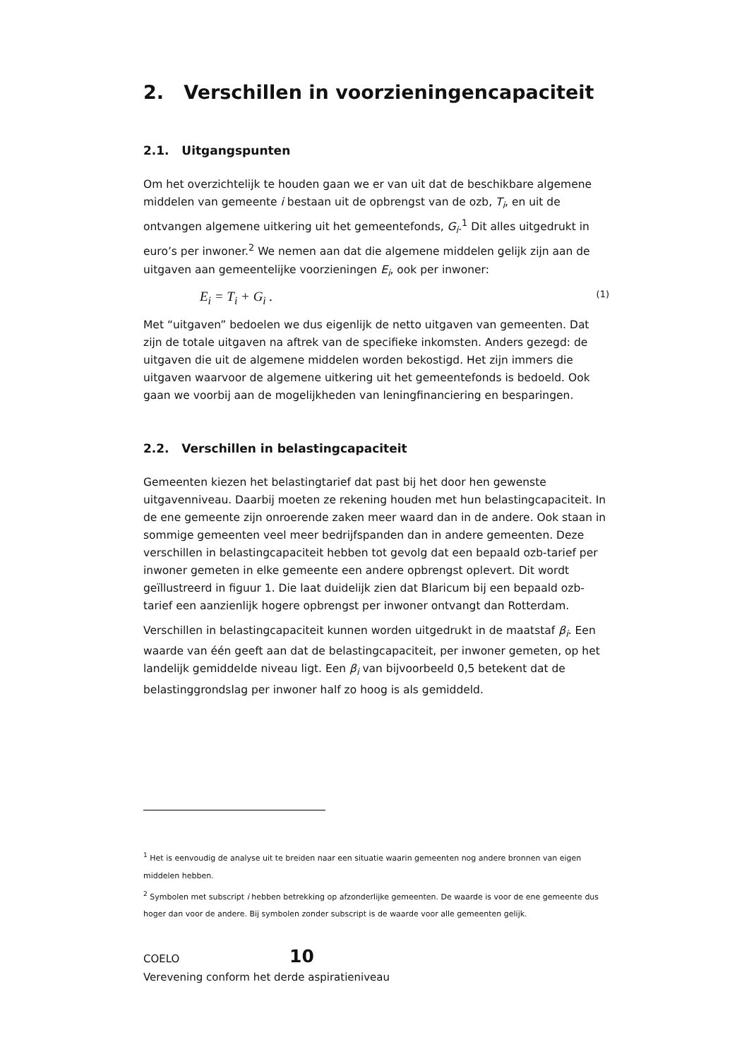2. Verschillen in voorzieningencapaciteit
2.1. Uitgangspunten
Om het overzichtelijk te houden gaan we er van uit dat de beschikbare algemene middelen van gemeente i bestaan uit de opbrengst van de ozb, T<sub>i</sub>, en uit de ontvangen algemene uitkering uit het gemeentefonds, G<sub>i</sub>.<sup>1</sup> Dit alles uitgedrukt in euro’s per inwoner.<sup>2</sup> We nemen aan dat die algemene middelen gelijk zijn aan de uitgaven aan gemeentelijke voorzieningen E<sub>i</sub>, ook per inwoner:
E<sub>i</sub> = T<sub>i</sub> + G<sub>i</sub> . (1)
Met “uitgaven” bedoelen we dus eigenlijk de netto uitgaven van gemeenten. Dat zijn de totale uitgaven na aftrek van de specifieke inkomsten. Anders gezegd: de uitgaven die uit de algemene middelen worden bekostigd. Het zijn immers die uitgaven waarvoor de algemene uitkering uit het gemeentefonds is bedoeld. Ook gaan we voorbij aan de mogelijkheden van leningfinanciering en besparingen.
2.2. Verschillen in belastingcapaciteit
Gemeenten kiezen het belastingtarief dat past bij het door hen gewenste uitgavenniveau. Daarbij moeten ze rekening houden met hun belastingcapaciteit. In de ene gemeente zijn onroerende zaken meer waard dan in de andere. Ook staan in sommige gemeenten veel meer bedrijfspanden dan in andere gemeenten. Deze verschillen in belastingcapaciteit hebben tot gevolg dat een bepaald ozb-tarief per inwoner gemeten in elke gemeente een andere opbrengst oplevert. Dit wordt geïllustreerd in figuur 1. Die laat duidelijk zien dat Blaricum bij een bepaald ozb-tarief een aanzienlijk hogere opbrengst per inwoner ontvangt dan Rotterdam.
Verschillen in belastingcapaciteit kunnen worden uitgedrukt in de maatstaf β<sub>i</sub>. Een waarde van één geeft aan dat de belastingcapaciteit, per inwoner gemeten, op het landelijk gemiddelde niveau ligt. Een β<sub>i</sub> van bijvoorbeeld 0,5 betekent dat de belastinggrondslag per inwoner half zo hoog is als gemiddeld.
<sup>1</sup> Het is eenvoudig de analyse uit te breiden naar een situatie waarin gemeenten nog andere bronnen van eigen middelen hebben.
<sup>2</sup> Symbolen met subscript i hebben betrekking op afzonderlijke gemeenten. De waarde is voor de ene gemeente dus hoger dan voor de andere. Bij symbolen zonder subscript is de waarde voor alle gemeenten gelijk.
COELO 10
Verevening conform het derde aspiratieniveau